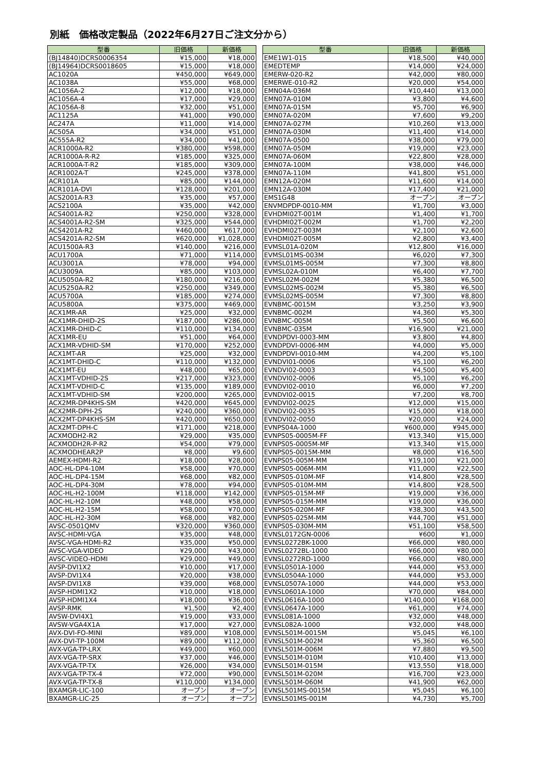別紙　価格改定製品（2022年6月27日ご注文分から）
| 型番 | 旧価格 | 新価格 |
| --- | --- | --- |
| (BJ14840)DCRS0006354 | ¥15,000 | ¥18,000 |
| (BJ14964)DCRS0018605 | ¥15,000 | ¥18,000 |
| AC1020A | ¥450,000 | ¥649,000 |
| AC1038A | ¥55,000 | ¥68,000 |
| AC1056A-2 | ¥12,000 | ¥18,000 |
| AC1056A-4 | ¥17,000 | ¥29,000 |
| AC1056A-8 | ¥32,000 | ¥51,000 |
| AC1125A | ¥41,000 | ¥90,000 |
| AC247A | ¥11,000 | ¥14,000 |
| AC505A | ¥34,000 | ¥51,000 |
| AC555A-R2 | ¥34,000 | ¥41,000 |
| ACR1000A-R2 | ¥380,000 | ¥598,000 |
| ACR1000A-R-R2 | ¥185,000 | ¥325,000 |
| ACR1000A-T-R2 | ¥185,000 | ¥309,000 |
| ACR1002A-T | ¥245,000 | ¥378,000 |
| ACR101A | ¥85,000 | ¥144,000 |
| ACR101A-DVI | ¥128,000 | ¥201,000 |
| ACS2001A-R3 | ¥35,000 | ¥57,000 |
| ACS2100A | ¥35,000 | ¥42,000 |
| ACS4001A-R2 | ¥250,000 | ¥328,000 |
| ACS4001A-R2-SM | ¥325,000 | ¥544,000 |
| ACS4201A-R2 | ¥460,000 | ¥617,000 |
| ACS4201A-R2-SM | ¥620,000 | ¥1,028,000 |
| ACU1500A-R3 | ¥140,000 | ¥216,000 |
| ACU1700A | ¥71,000 | ¥114,000 |
| ACU3001A | ¥78,000 | ¥94,000 |
| ACU3009A | ¥85,000 | ¥103,000 |
| ACU5050A-R2 | ¥180,000 | ¥216,000 |
| ACU5250A-R2 | ¥250,000 | ¥349,000 |
| ACU5700A | ¥185,000 | ¥274,000 |
| ACU5800A | ¥375,000 | ¥469,000 |
| ACX1MR-AR | ¥25,000 | ¥32,000 |
| ACX1MR-DHID-2S | ¥187,000 | ¥286,000 |
| ACX1MR-DHID-C | ¥110,000 | ¥134,000 |
| ACX1MR-EU | ¥51,000 | ¥64,000 |
| ACX1MR-VDHID-SM | ¥170,000 | ¥252,000 |
| ACX1MT-AR | ¥25,000 | ¥32,000 |
| ACX1MT-DHID-C | ¥110,000 | ¥132,000 |
| ACX1MT-EU | ¥48,000 | ¥65,000 |
| ACX1MT-VDHID-2S | ¥217,000 | ¥323,000 |
| ACX1MT-VDHID-C | ¥135,000 | ¥189,000 |
| ACX1MT-VDHID-SM | ¥200,000 | ¥265,000 |
| ACX2MR-DP4KHS-SM | ¥420,000 | ¥645,000 |
| ACX2MR-DPH-2S | ¥240,000 | ¥360,000 |
| ACX2MT-DP4KHS-SM | ¥420,000 | ¥650,000 |
| ACX2MT-DPH-C | ¥171,000 | ¥218,000 |
| ACXMODH2-R2 | ¥29,000 | ¥35,000 |
| ACXMODH2R-P-R2 | ¥54,000 | ¥79,000 |
| ACXMODHEAR2P | ¥8,000 | ¥9,600 |
| AEMEX-HDMI-R2 | ¥18,000 | ¥28,000 |
| AOC-HL-DP4-10M | ¥58,000 | ¥70,000 |
| AOC-HL-DP4-15M | ¥68,000 | ¥82,000 |
| AOC-HL-DP4-30M | ¥78,000 | ¥94,000 |
| AOC-HL-H2-100M | ¥118,000 | ¥142,000 |
| AOC-HL-H2-10M | ¥48,000 | ¥58,000 |
| AOC-HL-H2-15M | ¥58,000 | ¥70,000 |
| AOC-HL-H2-30M | ¥68,000 | ¥82,000 |
| AVSC-0501QMV | ¥320,000 | ¥360,000 |
| AVSC-HDMI-VGA | ¥35,000 | ¥48,000 |
| AVSC-VGA-HDMI-R2 | ¥35,000 | ¥50,000 |
| AVSC-VGA-VIDEO | ¥29,000 | ¥43,000 |
| AVSC-VIDEO-HDMI | ¥29,000 | ¥49,000 |
| AVSP-DVI1X2 | ¥10,000 | ¥17,000 |
| AVSP-DVI1X4 | ¥20,000 | ¥38,000 |
| AVSP-DVI1X8 | ¥39,000 | ¥68,000 |
| AVSP-HDMI1X2 | ¥10,000 | ¥18,000 |
| AVSP-HDMI1X4 | ¥18,000 | ¥36,000 |
| AVSP-RMK | ¥1,500 | ¥2,400 |
| AVSW-DVI4X1 | ¥19,000 | ¥33,000 |
| AVSW-VGA4X1A | ¥17,000 | ¥27,000 |
| AVX-DVI-FO-MINI | ¥89,000 | ¥108,000 |
| AVX-DVI-TP-100M | ¥89,000 | ¥112,000 |
| AVX-VGA-TP-LRX | ¥49,000 | ¥60,000 |
| AVX-VGA-TP-SRX | ¥37,000 | ¥46,000 |
| AVX-VGA-TP-TX | ¥26,000 | ¥34,000 |
| AVX-VGA-TP-TX-4 | ¥72,000 | ¥90,000 |
| AVX-VGA-TP-TX-8 | ¥110,000 | ¥134,000 |
| BXAMGR-LIC-100 | オープン | オープン |
| BXAMGR-LIC-25 | オープン | オープン |
| 型番 | 旧価格 | 新価格 |
| --- | --- | --- |
| EME1W1-015 | ¥18,500 | ¥40,000 |
| EMEDTEMP | ¥14,000 | ¥24,000 |
| EMERW-020-R2 | ¥42,000 | ¥80,000 |
| EMERWE-010-R2 | ¥20,000 | ¥54,000 |
| EMN04A-036M | ¥10,440 | ¥13,000 |
| EMN07A-010M | ¥3,800 | ¥4,600 |
| EMN07A-015M | ¥5,700 | ¥6,900 |
| EMN07A-020M | ¥7,600 | ¥9,200 |
| EMN07A-027M | ¥10,260 | ¥13,000 |
| EMN07A-030M | ¥11,400 | ¥14,000 |
| EMN07A-0500 | ¥38,000 | ¥79,000 |
| EMN07A-050M | ¥19,000 | ¥23,000 |
| EMN07A-060M | ¥22,800 | ¥28,000 |
| EMN07A-100M | ¥38,000 | ¥46,000 |
| EMN07A-110M | ¥41,800 | ¥51,000 |
| EMN12A-020M | ¥11,600 | ¥14,000 |
| EMN12A-030M | ¥17,400 | ¥21,000 |
| EMS1G48 | オープン | オープン |
| ENVMDPDP-0010-MM | ¥1,700 | ¥3,000 |
| EVHDMI02T-001M | ¥1,400 | ¥1,700 |
| EVHDMI02T-002M | ¥1,700 | ¥2,200 |
| EVHDMI02T-003M | ¥2,100 | ¥2,600 |
| EVHDMI02T-005M | ¥2,800 | ¥3,400 |
| EVMSL01A-020M | ¥12,800 | ¥16,000 |
| EVMSL01MS-003M | ¥6,020 | ¥7,300 |
| EVMSL01MS-005M | ¥7,300 | ¥8,800 |
| EVMSL02A-010M | ¥6,400 | ¥7,700 |
| EVMSL02M-002M | ¥5,380 | ¥6,500 |
| EVMSL02MS-002M | ¥5,380 | ¥6,500 |
| EVMSL02MS-005M | ¥7,300 | ¥8,800 |
| EVNBMC-0015M | ¥3,250 | ¥3,900 |
| EVNBMC-002M | ¥4,360 | ¥5,300 |
| EVNBMC-005M | ¥5,500 | ¥6,600 |
| EVNBMC-035M | ¥16,900 | ¥21,000 |
| EVNDPDVI-0003-MM | ¥3,800 | ¥4,800 |
| EVNDPDVI-0006-MM | ¥4,000 | ¥5,000 |
| EVNDPDVI-0010-MM | ¥4,200 | ¥5,100 |
| EVNDVI01-0006 | ¥5,100 | ¥6,200 |
| EVNDVI02-0003 | ¥4,500 | ¥5,400 |
| EVNDVI02-0006 | ¥5,100 | ¥6,200 |
| EVNDVI02-0010 | ¥6,000 | ¥7,200 |
| EVNDVI02-0015 | ¥7,200 | ¥8,700 |
| EVNDVI02-0025 | ¥12,000 | ¥15,000 |
| EVNDVI02-0035 | ¥15,000 | ¥18,000 |
| EVNDVI02-0050 | ¥20,000 | ¥24,000 |
| EVNPS04A-1000 | ¥600,000 | ¥945,000 |
| EVNPS05-0005M-FF | ¥13,340 | ¥15,000 |
| EVNPS05-0005M-MF | ¥13,340 | ¥15,000 |
| EVNPS05-0015M-MM | ¥8,000 | ¥16,500 |
| EVNPS05-005M-MM | ¥19,100 | ¥21,000 |
| EVNPS05-006M-MM | ¥11,000 | ¥22,500 |
| EVNPS05-010M-MF | ¥14,800 | ¥28,500 |
| EVNPS05-010M-MM | ¥14,800 | ¥28,500 |
| EVNPS05-015M-MF | ¥19,000 | ¥36,000 |
| EVNPS05-015M-MM | ¥19,000 | ¥36,000 |
| EVNPS05-020M-MF | ¥38,300 | ¥43,500 |
| EVNPS05-025M-MM | ¥44,700 | ¥51,000 |
| EVNPS05-030M-MM | ¥51,100 | ¥58,500 |
| EVNSL0172GN-0006 | ¥600 | ¥1,000 |
| EVNSL0272BK-1000 | ¥66,000 | ¥80,000 |
| EVNSL0272BL-1000 | ¥66,000 | ¥80,000 |
| EVNSL0272RD-1000 | ¥66,000 | ¥80,000 |
| EVNSL0501A-1000 | ¥44,000 | ¥53,000 |
| EVNSL0504A-1000 | ¥44,000 | ¥53,000 |
| EVNSL0507A-1000 | ¥44,000 | ¥53,000 |
| EVNSL0601A-1000 | ¥70,000 | ¥84,000 |
| EVNSL0616A-1000 | ¥140,000 | ¥168,000 |
| EVNSL0647A-1000 | ¥61,000 | ¥74,000 |
| EVNSL081A-1000 | ¥32,000 | ¥48,000 |
| EVNSL082A-1000 | ¥32,000 | ¥48,000 |
| EVNSL501M-0015M | ¥5,045 | ¥6,100 |
| EVNSL501M-002M | ¥5,360 | ¥6,500 |
| EVNSL501M-006M | ¥7,880 | ¥9,500 |
| EVNSL501M-010M | ¥10,400 | ¥13,000 |
| EVNSL501M-015M | ¥13,550 | ¥18,000 |
| EVNSL501M-020M | ¥16,700 | ¥23,000 |
| EVNSL501M-060M | ¥41,900 | ¥62,000 |
| EVNSL501MS-0015M | ¥5,045 | ¥6,100 |
| EVNSL501MS-001M | ¥4,730 | ¥5,700 |